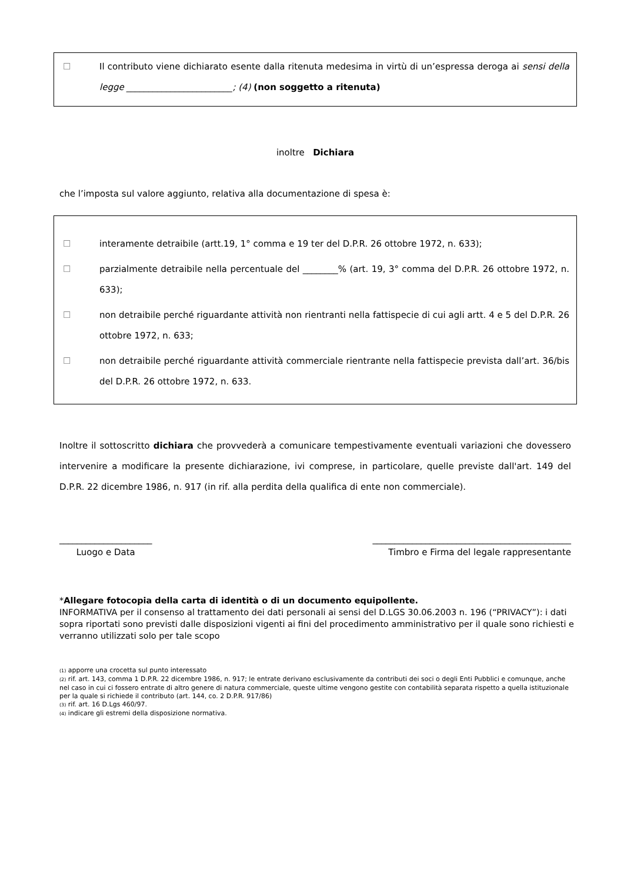☐ Il contributo viene dichiarato esente dalla ritenuta medesima in virtù di un’espressa deroga ai sensi della legge ________________________; (4) (non soggetto a ritenuta)
inoltre Dichiara
che l’imposta sul valore aggiunto, relativa alla documentazione di spesa è:
☐ interamente detraibile (artt.19, 1° comma e 19 ter del D.P.R. 26 ottobre 1972, n. 633);
☐ parzialmente detraibile nella percentuale del ________% (art. 19, 3° comma del D.P.R. 26 ottobre 1972, n. 633);
☐ non detraibile perché riguardante attività non rientranti nella fattispecie di cui agli artt. 4 e 5 del D.P.R. 26 ottobre 1972, n. 633;
☐ non detraibile perché riguardante attività commerciale rientrante nella fattispecie prevista dall’art. 36/bis del D.P.R. 26 ottobre 1972, n. 633.
Inoltre il sottoscritto dichiara che provvederà a comunicare tempestivamente eventuali variazioni che dovessero intervenire a modificare la presente dichiarazione, ivi comprese, in particolare, quelle previste dall'art. 149 del D.P.R. 22 dicembre 1986, n. 917 (in rif. alla perdita della qualifica di ente non commerciale).
_____________________
Luogo e Data
_____________________________________________
Timbro e Firma del legale rappresentante
*Allegare fotocopia della carta di identità o di un documento equipollente.
INFORMATIVA per il consenso al trattamento dei dati personali ai sensi del D.LGS 30.06.2003 n. 196 (“PRIVACY”): i dati sopra riportati sono previsti dalle disposizioni vigenti ai fini del procedimento amministrativo per il quale sono richiesti e verranno utilizzati solo per tale scopo
(1) apporre una crocetta sul punto interessato
(2) rif. art. 143, comma 1 D.P.R. 22 dicembre 1986, n. 917; le entrate derivano esclusivamente da contributi dei soci o degli Enti Pubblici e comunque, anche nel caso in cui ci fossero entrate di altro genere di natura commerciale, queste ultime vengono gestite con contabilità separata rispetto a quella istituzionale per la quale si richiede il contributo (art. 144, co. 2 D.P.R. 917/86)
(3) rif. art. 16 D.Lgs 460/97.
(4) indicare gli estremi della disposizione normativa.